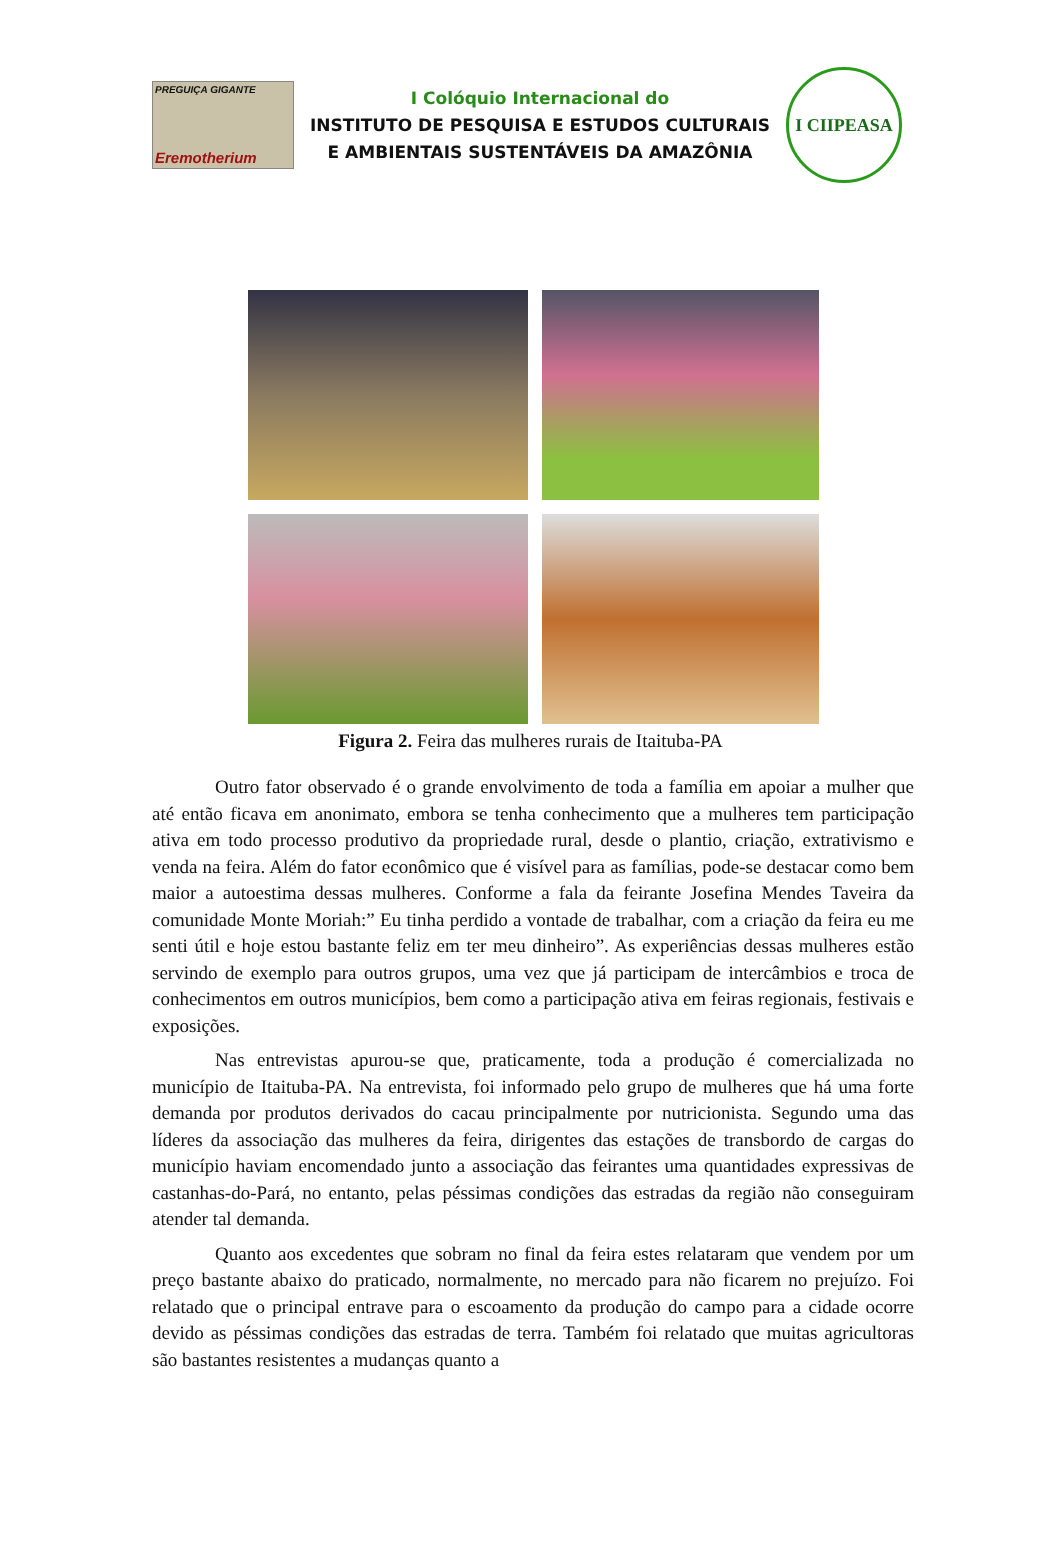PREGUIÇA GIGANTE
Eremotherium
I Colóquio Internacional do
INSTITUTO DE PESQUISA E ESTUDOS CULTURAIS
E AMBIENTAIS SUSTENTÁVEIS DA AMAZÔNIA
I CIIPEASA
Figura 2. Feira das mulheres rurais de Itaituba-PA
Outro fator observado é o grande envolvimento de toda a família em apoiar a mulher que até então ficava em anonimato, embora se tenha conhecimento que a mulheres tem participação ativa em todo processo produtivo da propriedade rural, desde o plantio, criação, extrativismo e venda na feira. Além do fator econômico que é visível para as famílias, pode-se destacar como bem maior a autoestima dessas mulheres. Conforme a fala da feirante Josefina Mendes Taveira da comunidade Monte Moriah:” Eu tinha perdido a vontade de trabalhar, com a criação da feira eu me senti útil e hoje estou bastante feliz em ter meu dinheiro”. As experiências dessas mulheres estão servindo de exemplo para outros grupos, uma vez que já participam de intercâmbios e troca de conhecimentos em outros municípios, bem como a participação ativa em feiras regionais, festivais e exposições.
Nas entrevistas apurou-se que, praticamente, toda a produção é comercializada no município de Itaituba-PA. Na entrevista, foi informado pelo grupo de mulheres que há uma forte demanda por produtos derivados do cacau principalmente por nutricionista. Segundo uma das líderes da associação das mulheres da feira, dirigentes das estações de transbordo de cargas do município haviam encomendado junto a associação das feirantes uma quantidades expressivas de castanhas-do-Pará, no entanto, pelas péssimas condições das estradas da região não conseguiram atender tal demanda.
Quanto aos excedentes que sobram no final da feira estes relataram que vendem por um preço bastante abaixo do praticado, normalmente, no mercado para não ficarem no prejuízo. Foi relatado que o principal entrave para o escoamento da produção do campo para a cidade ocorre devido as péssimas condições das estradas de terra. Também foi relatado que muitas agricultoras são bastantes resistentes a mudanças quanto a